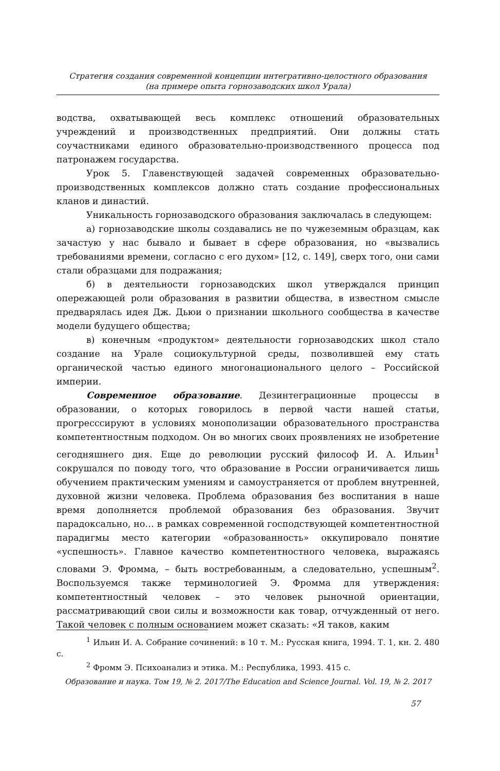Стратегия создания современной концепции интегративно-целостного образования
(на примере опыта горнозаводских школ Урала)
водства, охватывающей весь комплекс отношений образовательных учреждений и производственных предприятий. Они должны стать соучастниками единого образовательно-производственного процесса под патронажем государства.
Урок 5. Главенствующей задачей современных образовательно-производственных комплексов должно стать создание профессиональных кланов и династий.
Уникальность горнозаводского образования заключалась в следующем:
а) горнозаводские школы создавались не по чужеземным образцам, как зачастую у нас бывало и бывает в сфере образования, но «вызвались требованиями времени, согласно с его духом» [12, с. 149], сверх того, они сами стали образцами для подражания;
б) в деятельности горнозаводских школ утверждался принцип опережающей роли образования в развитии общества, в известном смысле предварялась идея Дж. Дьюи о признании школьного сообщества в качестве модели будущего общества;
в) конечным «продуктом» деятельности горнозаводских школ стало создание на Урале социокультурной среды, позволившей ему стать органической частью единого многонационального целого – Российской империи.
Современное образование. Дезинтеграционные процессы в образовании, о которых говорилось в первой части нашей статьи, прогресссируют в условиях монополизации образовательного пространства компетентностным подходом. Он во многих своих проявлениях не изобретение сегодняшнего дня. Еще до революции русский философ И. А. Ильин<sup>1</sup> сокрушался по поводу того, что образование в России ограничивается лишь обучением практическим умениям и самоустраняется от проблем внутренней, духовной жизни человека. Проблема образования без воспитания в наше время дополняется проблемой образования без образования. Звучит парадоксально, но… в рамках современной господствующей компетентностной парадигмы место категории «образованность» оккупировало понятие «успешность». Главное качество компетентностного человека, выражаясь словами Э. Фромма, – быть востребованным, а следовательно, успешным<sup>2</sup>. Воспользуемся также терминологией Э. Фромма для утверждения: компетентностный человек – это человек рыночной ориентации, рассматривающий свои силы и возможности как товар, отчужденный от него. Такой человек с полным основанием может сказать: «Я таков, каким
<sup>1</sup> Ильин И. А. Собрание сочинений: в 10 т. М.: Русская книга, 1994. Т. 1, кн. 2. 480 с.
<sup>2</sup> Фромм Э. Психоанализ и этика. М.: Республика, 1993. 415 с.
Образование и наука. Том 19, № 2. 2017/The Education and Science Journal. Vol. 19, № 2. 2017
57